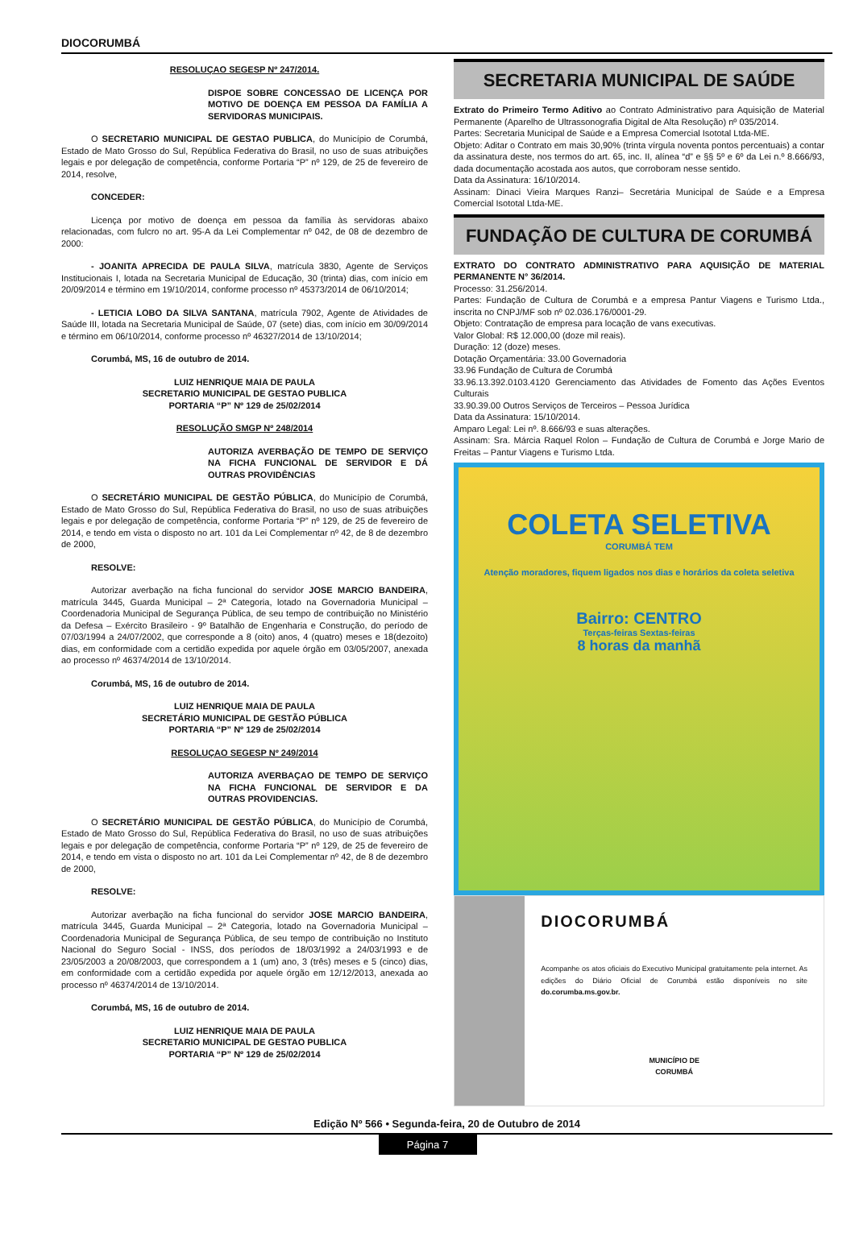DIOCORUMBÁ
RESOLUÇAO SEGESP Nº 247/2014.
DISPOE SOBRE CONCESSAO DE LICENÇA POR MOTIVO DE DOENÇA EM PESSOA DA FAMÍLIA A SERVIDORAS MUNICIPAIS.
O SECRETARIO MUNICIPAL DE GESTAO PUBLICA, do Município de Corumbá, Estado de Mato Grosso do Sul, República Federativa do Brasil, no uso de suas atribuições legais e por delegação de competência, conforme Portaria “P” nº 129, de 25 de fevereiro de 2014, resolve,
CONCEDER:
Licença por motivo de doença em pessoa da família às servidoras abaixo relacionadas, com fulcro no art. 95-A da Lei Complementar nº 042, de 08 de dezembro de 2000:
- JOANITA APRECIDA DE PAULA SILVA, matrícula 3830, Agente de Serviços Institucionais I, lotada na Secretaria Municipal de Educação, 30 (trinta) dias, com início em 20/09/2014 e término em 19/10/2014, conforme processo nº 45373/2014 de 06/10/2014;
- LETICIA LOBO DA SILVA SANTANA, matrícula 7902, Agente de Atividades de Saúde III, lotada na Secretaria Municipal de Saúde, 07 (sete) dias, com início em 30/09/2014 e término em 06/10/2014, conforme processo nº 46327/2014 de 13/10/2014;
Corumbá, MS, 16 de outubro de 2014.
LUIZ HENRIQUE MAIA DE PAULA
SECRETARIO MUNICIPAL DE GESTAO PUBLICA
PORTARIA “P” Nº 129 de 25/02/2014
RESOLUÇÃO SMGP Nº 248/2014
AUTORIZA AVERBAÇÃO DE TEMPO DE SERVIÇO NA FICHA FUNCIONAL DE SERVIDOR E DÁ OUTRAS PROVIDÊNCIAS
O SECRETÁRIO MUNICIPAL DE GESTÃO PÚBLICA, do Município de Corumbá, Estado de Mato Grosso do Sul, República Federativa do Brasil, no uso de suas atribuições legais e por delegação de competência, conforme Portaria “P” nº 129, de 25 de fevereiro de 2014, e tendo em vista o disposto no art. 101 da Lei Complementar nº 42, de 8 de dezembro de 2000,
RESOLVE:
Autorizar averbação na ficha funcional do servidor JOSE MARCIO BANDEIRA, matrícula 3445, Guarda Municipal – 2ª Categoria, lotado na Governadoria Municipal – Coordenadoria Municipal de Segurança Pública, de seu tempo de contribuição no Ministério da Defesa – Exército Brasileiro - 9º Batalhão de Engenharia e Construção, do período de 07/03/1994 a 24/07/2002, que corresponde a 8 (oito) anos, 4 (quatro) meses e 18(dezoito) dias, em conformidade com a certidão expedida por aquele órgão em 03/05/2007, anexada ao processo nº 46374/2014 de 13/10/2014.
Corumbá, MS, 16 de outubro de 2014.
LUIZ HENRIQUE MAIA DE PAULA
SECRETÁRIO MUNICIPAL DE GESTÃO PÚBLICA
PORTARIA “P” Nº 129 de 25/02/2014
RESOLUÇAO SEGESP Nº 249/2014
AUTORIZA AVERBAÇAO DE TEMPO DE SERVIÇO NA FICHA FUNCIONAL DE SERVIDOR E DA OUTRAS PROVIDENCIAS.
O SECRETÁRIO MUNICIPAL DE GESTÃO PÚBLICA, do Município de Corumbá, Estado de Mato Grosso do Sul, República Federativa do Brasil, no uso de suas atribuições legais e por delegação de competência, conforme Portaria “P” nº 129, de 25 de fevereiro de 2014, e tendo em vista o disposto no art. 101 da Lei Complementar nº 42, de 8 de dezembro de 2000,
RESOLVE:
Autorizar averbação na ficha funcional do servidor JOSE MARCIO BANDEIRA, matrícula 3445, Guarda Municipal – 2ª Categoria, lotado na Governadoria Municipal – Coordenadoria Municipal de Segurança Pública, de seu tempo de contribuição no Instituto Nacional do Seguro Social - INSS, dos períodos de 18/03/1992 a 24/03/1993 e de 23/05/2003 a 20/08/2003, que correspondem a 1 (um) ano, 3 (três) meses e 5 (cinco) dias, em conformidade com a certidão expedida por aquele órgão em 12/12/2013, anexada ao processo nº 46374/2014 de 13/10/2014.
Corumbá, MS, 16 de outubro de 2014.
LUIZ HENRIQUE MAIA DE PAULA
SECRETARIO MUNICIPAL DE GESTAO PUBLICA
PORTARIA “P” Nº 129 de 25/02/2014
SECRETARIA MUNICIPAL DE SAÚDE
Extrato do Primeiro Termo Aditivo ao Contrato Administrativo para Aquisição de Material Permanente (Aparelho de Ultrassonografia Digital de Alta Resolução) nº 035/2014.
Partes: Secretaria Municipal de Saúde e a Empresa Comercial Isototal Ltda-ME.
Objeto: Aditar o Contrato em mais 30,90% (trinta vírgula noventa pontos percentuais) a contar da assinatura deste, nos termos do art. 65, inc. II, alínea “d” e §§ 5º e 6º da Lei n.º 8.666/93, dada documentação acostada aos autos, que corroboram nesse sentido.
Data da Assinatura: 16/10/2014.
Assinam: Dinaci Vieira Marques Ranzi– Secretária Municipal de Saúde e a Empresa Comercial Isototal Ltda-ME.
FUNDAÇÃO DE CULTURA DE CORUMBÁ
EXTRATO DO CONTRATO ADMINISTRATIVO PARA AQUISIÇÃO DE MATERIAL PERMANENTE N° 36/2014.
Processo: 31.256/2014.
Partes: Fundação de Cultura de Corumbá e a empresa Pantur Viagens e Turismo Ltda., inscrita no CNPJ/MF sob nº 02.036.176/0001-29.
Objeto: Contratação de empresa para locação de vans executivas.
Valor Global: R$ 12.000,00 (doze mil reais).
Duração: 12 (doze) meses.
Dotação Orçamentária: 33.00 Governadoria
33.96 Fundação de Cultura de Corumbá
33.96.13.392.0103.4120 Gerenciamento das Atividades de Fomento das Ações Eventos Culturais
33.90.39.00 Outros Serviços de Terceiros – Pessoa Jurídica
Data da Assinatura: 15/10/2014.
Amparo Legal: Lei nº. 8.666/93 e suas alterações.
Assinam: Sra. Márcia Raquel Rolon – Fundação de Cultura de Corumbá e Jorge Mario de Freitas – Pantur Viagens e Turismo Ltda.
COLETA SELETIVA
CORUMBÁ TEM
Atenção moradores, fiquem ligados nos dias e horários da coleta seletiva
Bairro: CENTRO
Terças-feiras Sextas-feiras
8 horas da manhã
DIOCORUMBÁ
Acompanhe os atos oficiais do Executivo Municipal gratuitamente pela internet. As edições do Diário Oficial de Corumbá estão disponíveis no site do.corumba.ms.gov.br.
MUNICÍPIO DE
CORUMBÁ
Edição Nº 566 • Segunda-feira, 20 de Outubro de 2014
Página 7